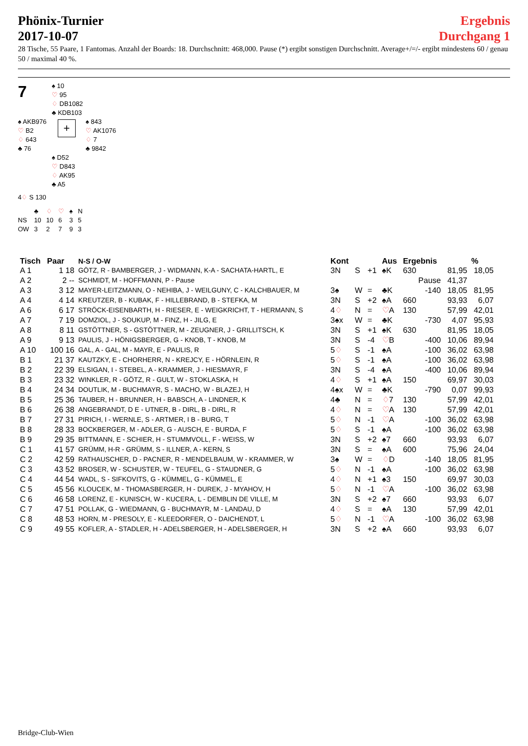Phönix-Turnier
2017-10-07
Ergebnis
Durchgang 1
28 Tische, 55 Paare, 1 Fantomas. Anzahl der Boards: 18. Durchschnitt: 468,000. Pause (*) ergibt sonstigen Durchschnitt. Average+/=/- ergibt mindestens 60 / genau 50 / maximal 40 %.
7
♠ 10
♡ 95
♢ DB1082
♣ KDB103
♠ AKB976
♡ B2
♢ 643
♣ 76
+
♠ 843
♡ AK1076
♢ 7
♣ 9842
♠ D52
♡ D843
♢ AK95
♣ A5
4♢ S 130
| | ♣ | ♢ | ♡ | ♠ | N |
| NS | 10 | 10 | 6 | 3 | 5 |
| OW | 3 | 2 | 7 | 9 | 3 |
| Tisch | Paar | N-S / O-W | Kont | | | Aus | Ergebnis | | % |
| --- | --- | --- | --- | --- | --- | --- | --- | --- | --- |
| A 1 | 1 18 | GÖTZ, R - BAMBERGER, J - WIDMANN, K-A - SACHATA-HARTL, E | 3N | S | +1 | ♠K | 630 | 81,95 | 18,05 |
| A 2 | 2 -- | SCHMIDT, M - HOFFMANN, P - Pause | | | | | Pause | 41,37 | |
| A 3 | 3 12 | MAYER-LEITZMANN, O - NEHIBA, J - WEILGUNY, C - KALCHBAUER, M | 3♠ | W | = | ♣K | -140 | 18,05 | 81,95 |
| A 4 | 4 14 | KREUTZER, B - KUBAK, F - HILLEBRAND, B - STEFKA, M | 3N | S | +2 | ♠A | 660 | 93,93 | 6,07 |
| A 6 | 6 17 | STRÖCK-EISENBARTH, H - RIESER, E - WEIGKRICHT, T - HERMANN, S | 4 ♢ | N | = | ♡ A | 130 | 57,99 | 42,01 |
| A 7 | 7 19 | DOMZIOL, J - SOUKUP, M - FINZ, H - JILG, E | 3♠x | W | = | ♣K | -730 | 4,07 | 95,93 |
| A 8 | 8 11 | GSTÖTTNER, S - GSTÖTTNER, M - ZEUGNER, J - GRILLITSCH, K | 3N | S | +1 | ♠K | 630 | 81,95 | 18,05 |
| A 9 | 9 13 | PAULIS, J - HÖNIGSBERGER, G - KNOB, T - KNOB, M | 3N | S | -4 | ♡ B | -400 | 10,06 | 89,94 |
| A 10 | 100 16 | GAL, A - GAL, M - MAYR, E - PAULIS, R | 5 ♢ | S | -1 | ♠A | -100 | 36,02 | 63,98 |
| B 1 | 21 37 | KAUTZKY, E - CHORHERR, N - KREJCY, E - HÖRNLEIN, R | 5 ♢ | S | -1 | ♠A | -100 | 36,02 | 63,98 |
| B 2 | 22 39 | ELSIGAN, I - STEBEL, A - KRAMMER, J - HIESMAYR, F | 3N | S | -4 | ♠A | -400 | 10,06 | 89,94 |
| B 3 | 23 32 | WINKLER, R - GÖTZ, R - GULT, W - STOKLASKA, H | 4 ♢ | S | +1 | ♠A | 150 | 69,97 | 30,03 |
| B 4 | 24 34 | DOUTLIK, M - BUCHMAYR, S - MACHO, W - BLAZEJ, H | 4♠x | W | = | ♣K | -790 | 0,07 | 99,93 |
| B 5 | 25 36 | TAUBER, H - BRUNNER, H - BABSCH, A - LINDNER, K | 4♣ | N | = | ♢ 7 | 130 | 57,99 | 42,01 |
| B 6 | 26 38 | ANGEBRANDT, D E - UTNER, B - DIRL, B - DIRL, R | 4 ♢ | N | = | ♡ A | 130 | 57,99 | 42,01 |
| B 7 | 27 31 | PIRICH, I - WERNLE, S - ARTMER, I B - BURG, T | 5 ♢ | N | -1 | ♡ A | -100 | 36,02 | 63,98 |
| B 8 | 28 33 | BOCKBERGER, M - ADLER, G - AUSCH, E - BURDA, F | 5 ♢ | S | -1 | ♠A | -100 | 36,02 | 63,98 |
| B 9 | 29 35 | BITTMANN, E - SCHIER, H - STUMMVOLL, F - WEISS, W | 3N | S | +2 | ♠7 | 660 | 93,93 | 6,07 |
| C 1 | 41 57 | GRÜMM, H-R - GRÜMM, S - ILLNER, A - KERN, S | 3N | S | = | ♠A | 600 | 75,96 | 24,04 |
| C 2 | 42 59 | RATHAUSCHER, D - PACNER, R - MENDELBAUM, W - KRAMMER, W | 3♠ | W | = | ♢ D | -140 | 18,05 | 81,95 |
| C 3 | 43 52 | BROSER, W - SCHUSTER, W - TEUFEL, G - STAUDNER, G | 5 ♢ | N | -1 | ♠A | -100 | 36,02 | 63,98 |
| C 4 | 44 54 | WADL, S - SIFKOVITS, G - KÜMMEL, G - KÜMMEL, E | 4 ♢ | N | +1 | ♠3 | 150 | 69,97 | 30,03 |
| C 5 | 45 56 | KLOUCEK, M - THOMASBERGER, H - DUREK, J - MYAHOV, H | 5 ♢ | N | -1 | ♡ A | -100 | 36,02 | 63,98 |
| C 6 | 46 58 | LORENZ, E - KUNISCH, W - KUCERA, L - DEMBLIN DE VILLE, M | 3N | S | +2 | ♠7 | 660 | 93,93 | 6,07 |
| C 7 | 47 51 | POLLAK, G - WIEDMANN, G - BUCHMAYR, M - LANDAU, D | 4 ♢ | S | = | ♠A | 130 | 57,99 | 42,01 |
| C 8 | 48 53 | HORN, M - PRESOLY, E - KLEEDORFER, O - DAICHENDT, L | 5 ♢ | N | -1 | ♡ A | -100 | 36,02 | 63,98 |
| C 9 | 49 55 | KOFLER, A - STADLER, H - ADELSBERGER, H - ADELSBERGER, H | 3N | S | +2 | ♠A | 660 | 93,93 | 6,07 |
Bridge-Club-Wien